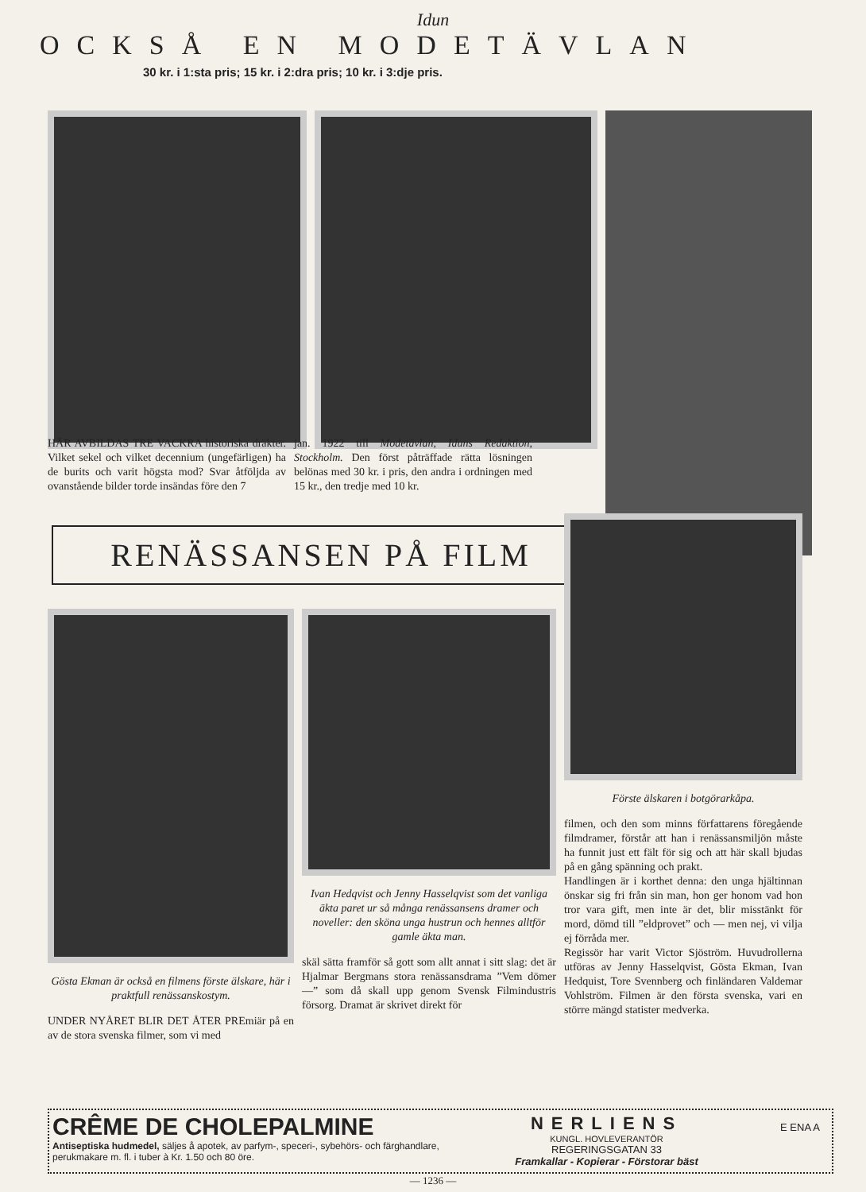Idun
OCKSÅ EN MODETÄVLAN
30 kr. i 1:sta pris; 15 kr. i 2:dra pris; 10 kr. i 3:dje pris.
HÄR AVBILDAS TRE VACKRA historiska dräkter. Vilket sekel och vilket decennium (ungefärligen) ha de burits och varit högsta mod? Svar åtföljda av ovanstående bilder torde insändas före den 7
jan. 1922 till Modetävlan, Iduns Redaktion, Stockholm. Den först påträffade rätta lösningen belönas med 30 kr. i pris, den andra i ordningen med 15 kr., den tredje med 10 kr.
RENÄSSANSEN PÅ FILM
Gösta Ekman är också en filmens förste älskare, här i praktfull renässanskostym.
UNDER NYÅRET BLIR DET ÅTER PREmiär på en av de stora svenska filmer, som vi med
Ivan Hedqvist och Jenny Hasselqvist som det vanliga äkta paret ur så många renässansens dramer och noveller: den sköna unga hustrun och hennes alltför gamle äkta man.
skäl sätta framför så gott som allt annat i sitt slag: det är Hjalmar Bergmans stora renässansdrama ”Vem dömer —” som då skall upp genom Svensk Filmindustris försorg. Dramat är skrivet direkt för
Förste älskaren i botgörarkåpa.
filmen, och den som minns författarens föregående filmdramer, förstår att han i renässansmiljön måste ha funnit just ett fält för sig och att här skall bjudas på en gång spänning och prakt.
Handlingen är i korthet denna: den unga hjältinnan önskar sig fri från sin man, hon ger honom vad hon tror vara gift, men inte är det, blir misstänkt för mord, dömd till ”eldprovet” och — men nej, vi vilja ej förråda mer.
Regissör har varit Victor Sjöström. Huvudrollerna utföras av Jenny Hasselqvist, Gösta Ekman, Ivan Hedquist, Tore Svennberg och finländaren Valdemar Vohlström. Filmen är den första svenska, vari en större mängd statister medverka.
CRÊME DE CHOLEPALMINE
Antiseptiska hudmedel, säljes å apotek, av parfym-, speceri-, sybehörs- och färghandlare, perukmakare m. fl. i tuber à Kr. 1.50 och 80 öre.
NERLIENS
KUNGL. HOVLEVERANTÖR
REGERINGSGATAN 33
Framkallar - Kopierar - Förstorar bäst
E ENA A
— 1236 —